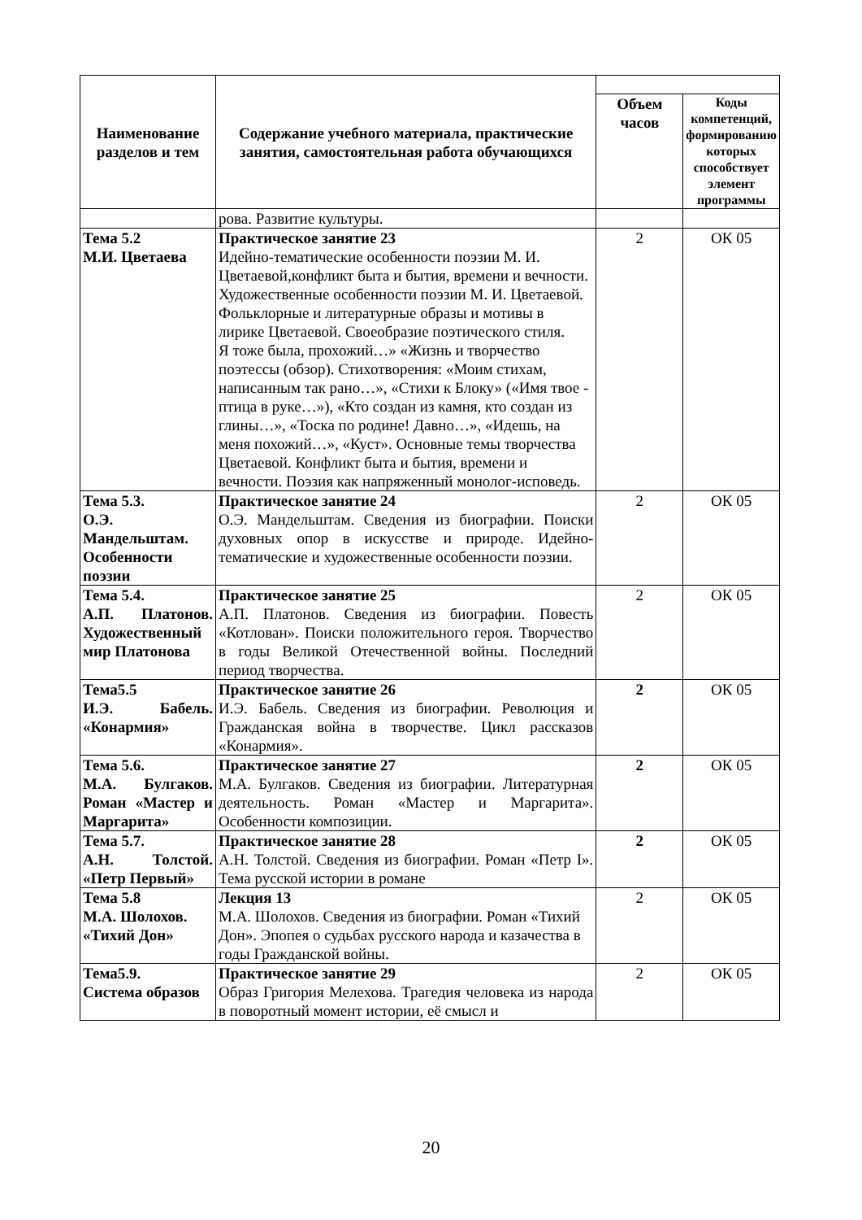| Наименование разделов и тем | Содержание учебного материала, практические занятия, самостоятельная работа обучающихся | | |
| | | Объем часов | Коды компетенций, формированию которых способствует элемент программы |
| | рова. Развитие культуры. | | |
| Тема 5.2 М.И. Цветаева | Практическое занятие 23 Идейно-тематические особенности поэзии М. И. Цветаевой,конфликт быта и бытия, времени и вечности. Художественные особенности поэзии М. И. Цветаевой. Фольклорные и литературные образы и мотивы в лирике Цветаевой. Своеобразие поэтического стиля. Я тоже была, прохожий…» «Жизнь и творчество поэтессы (обзор). Стихотворения: «Моим стихам, написанным так рано…», «Стихи к Блоку» («Имя твое - птица в руке…»), «Кто создан из камня, кто создан из глины…», «Тоска по родине! Давно…», «Идешь, на меня похожий…», «Куст». Основные темы творчества Цветаевой. Конфликт быта и бытия, времени и вечности. Поэзия как напряженный монолог-исповедь. | 2 | ОК 05 |
| Тема 5.3. О.Э. Мандельштам. Особенности поэзии | Практическое занятие 24 О.Э. Мандельштам. Сведения из биографии. Поиски духовных опор в искусстве и природе. Идейно-тематические и художественные особенности поэзии. | 2 | ОК 05 |
| Тема 5.4. А.П. Платонов. Художественный мир Платонова | Практическое занятие 25 А.П. Платонов. Сведения из биографии. Повесть «Котлован». Поиски положительного героя. Творчество в годы Великой Отечественной войны. Последний период творчества. | 2 | ОК 05 |
| Тема5.5 И.Э. Бабель. «Конармия» | Практическое занятие 26 И.Э. Бабель. Сведения из биографии. Революция и Гражданская война в творчестве. Цикл рассказов «Конармия». | 2 | ОК 05 |
| Тема 5.6. М.А. Булгаков. Роман «Мастер и Маргарита» | Практическое занятие 27 М.А. Булгаков. Сведения из биографии. Литературная деятельность. Роман «Мастер и Маргарита». Особенности композиции. | 2 | ОК 05 |
| Тема 5.7. А.Н. Толстой. «Петр Первый» | Практическое занятие 28 А.Н. Толстой. Сведения из биографии. Роман «Петр I». Тема русской истории в романе | 2 | ОК 05 |
| Тема 5.8 М.А. Шолохов. «Тихий Дон» | Лекция 13 М.А. Шолохов. Сведения из биографии. Роман «Тихий Дон». Эпопея о судьбах русского народа и казачества в годы Гражданской войны. | 2 | ОК 05 |
| Тема5.9. Система образов | Практическое занятие 29 Образ Григория Мелехова. Трагедия человека из народа в поворотный момент истории, её смысл и | 2 | ОК 05 |
20